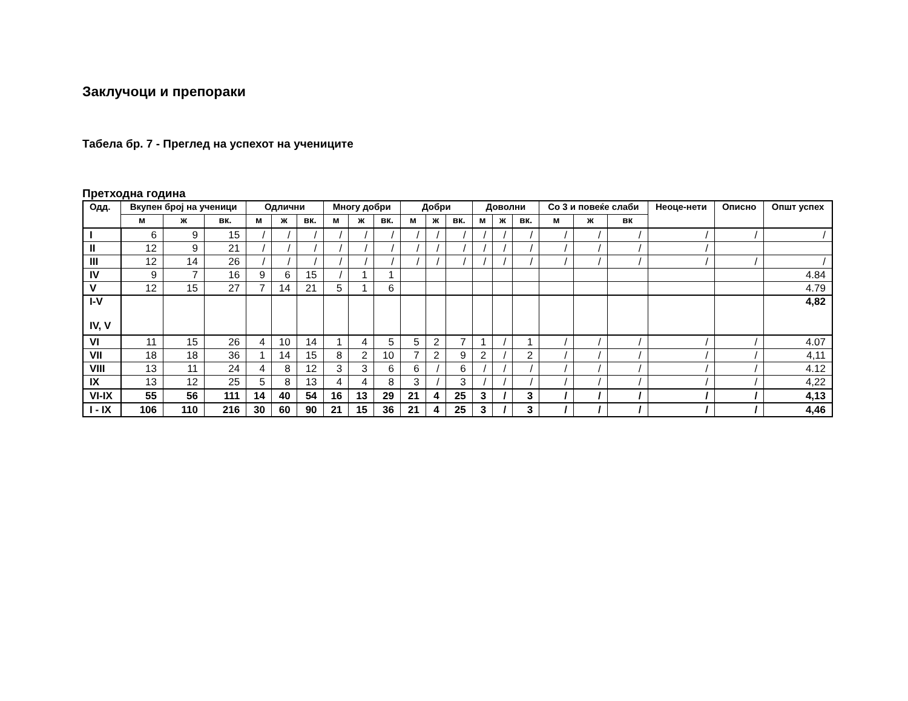Заклучоци и препораки
Табела бр. 7 - Преглед на успехот на учениците
Претходна година
| Одд. | Вкупен број на ученици | | | Одлични | | | Многу добри | | | Добри | | | Доволни | | | Со 3 и повеќе слаби | | | Неоце-нети | Описно | Општ успех |
| --- | --- | --- | --- | --- | --- | --- | --- | --- | --- | --- | --- | --- | --- | --- | --- | --- | --- | --- | --- | --- | --- |
| | м | ж | вк. | м | ж | вк. | м | ж | вк. | м | ж | вк. | м | ж | вк. | м | ж | вк | | | |
| I | 6 | 9 | 15 | / | / | / | / | / | / | / | / | / | / | / | / | / | / | / | / | / | / |
| II | 12 | 9 | 21 | / | / | / | / | / | / | / | / | / | / | / | / | / | / | / | / | | |
| III | 12 | 14 | 26 | / | / | / | / | / | / | / | / | / | / | / | / | / | / | / | / | / | / |
| IV | 9 | 7 | 16 | 9 | 6 | 15 | / | 1 | 1 | | | | | | | | | | | | 4.84 |
| V | 12 | 15 | 27 | 7 | 14 | 21 | 5 | 1 | 6 | | | | | | | | | | | | 4.79 |
| I-V IV, V | | | | | | | | | | | | | | | | | | | | | 4,82 |
| VI | 11 | 15 | 26 | 4 | 10 | 14 | 1 | 4 | 5 | 5 | 2 | 7 | 1 | / | 1 | / | / | / | / | / | 4.07 |
| VII | 18 | 18 | 36 | 1 | 14 | 15 | 8 | 2 | 10 | 7 | 2 | 9 | 2 | / | 2 | / | / | / | / | / | 4,11 |
| VIII | 13 | 11 | 24 | 4 | 8 | 12 | 3 | 3 | 6 | 6 | / | 6 | / | / | / | / | / | / | / | / | 4.12 |
| IX | 13 | 12 | 25 | 5 | 8 | 13 | 4 | 4 | 8 | 3 | / | 3 | / | / | / | / | / | / | / | / | 4,22 |
| VI-IX | 55 | 56 | 111 | 14 | 40 | 54 | 16 | 13 | 29 | 21 | 4 | 25 | 3 | / | 3 | / | / | / | / | / | 4,13 |
| I - IX | 106 | 110 | 216 | 30 | 60 | 90 | 21 | 15 | 36 | 21 | 4 | 25 | 3 | / | 3 | / | / | / | / | / | 4,46 |